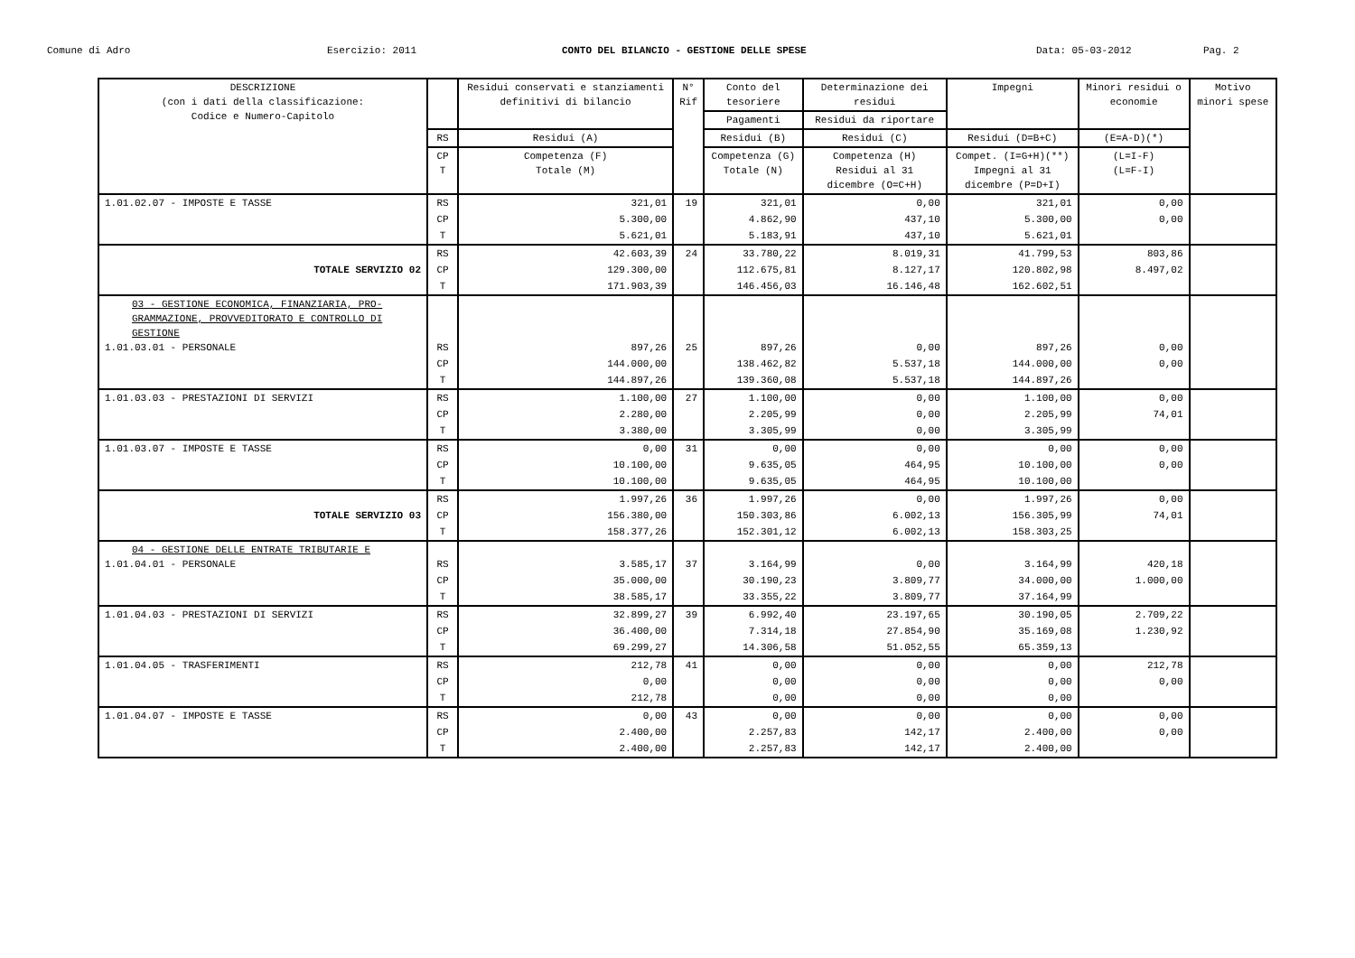Comune di Adro Esercizio: 2011 CONTO DEL BILANCIO - GESTIONE DELLE SPESE Data: 05-03-2012 Pag. 2
| DESCRIZIONE (con i dati della classificazione: Codice e Numero-Capitolo | | Residui conservati e stanziamenti definitivi di bilancio | N° Rif | Conto del tesoriere | Determinazione dei residui | Impegni | Minori residui o economie | Motivo minori spese |
| --- | --- | --- | --- | --- | --- | --- | --- | --- |
| | | | | Pagamenti | Residui da riportare | | | |
| | RS | Residui (A) | | Residui (B) | Residui (C) | Residui (D=B+C) | (E=A-D)(*) | |
| | CP T | Competenza (F) Totale (M) | | Competenza (G) Totale (N) | Competenza (H) Residui al 31 dicembre (O=C+H) | Compet. (I=G+H)(**) Impegni al 31 dicembre (P=D+I) | (L=I-F) (L=F-I) | |
| 1.01.02.07 - IMPOSTE E TASSE | RS | 321,01 | 19 | 321,01 | 0,00 | 321,01 | 0,00 | |
| | CP | 5.300,00 | | 4.862,90 | 437,10 | 5.300,00 | 0,00 | |
| | T | 5.621,01 | | 5.183,91 | 437,10 | 5.621,01 | | |
| | RS | 42.603,39 | 24 | 33.780,22 | 8.019,31 | 41.799,53 | 803,86 | |
| TOTALE SERVIZIO 02 | CP | 129.300,00 | | 112.675,81 | 8.127,17 | 120.802,98 | 8.497,02 | |
| | T | 171.903,39 | | 146.456,03 | 16.146,48 | 162.602,51 | | |
| 03 - GESTIONE ECONOMICA, FINANZIARIA, PRO- GRAMMAZIONE, PROVVEDITORATO E CONTROLLO DI GESTIONE 1.01.03.01 - PERSONALE | RS | 897,26 | 25 | 897,26 | 0,00 | 897,26 | 0,00 | |
| | CP | 144.000,00 | | 138.462,82 | 5.537,18 | 144.000,00 | 0,00 | |
| | T | 144.897,26 | | 139.360,08 | 5.537,18 | 144.897,26 | | |
| 1.01.03.03 - PRESTAZIONI DI SERVIZI | RS | 1.100,00 | 27 | 1.100,00 | 0,00 | 1.100,00 | 0,00 | |
| | CP | 2.280,00 | | 2.205,99 | 0,00 | 2.205,99 | 74,01 | |
| | T | 3.380,00 | | 3.305,99 | 0,00 | 3.305,99 | | |
| 1.01.03.07 - IMPOSTE E TASSE | RS | 0,00 | 31 | 0,00 | 0,00 | 0,00 | 0,00 | |
| | CP | 10.100,00 | | 9.635,05 | 464,95 | 10.100,00 | 0,00 | |
| | T | 10.100,00 | | 9.635,05 | 464,95 | 10.100,00 | | |
| | RS | 1.997,26 | 36 | 1.997,26 | 0,00 | 1.997,26 | 0,00 | |
| TOTALE SERVIZIO 03 | CP | 156.380,00 | | 150.303,86 | 6.002,13 | 156.305,99 | 74,01 | |
| | T | 158.377,26 | | 152.301,12 | 6.002,13 | 158.303,25 | | |
| 04 - GESTIONE DELLE ENTRATE TRIBUTARIE E 1.01.04.01 - PERSONALE | RS | 3.585,17 | 37 | 3.164,99 | 0,00 | 3.164,99 | 420,18 | |
| | CP | 35.000,00 | | 30.190,23 | 3.809,77 | 34.000,00 | 1.000,00 | |
| | T | 38.585,17 | | 33.355,22 | 3.809,77 | 37.164,99 | | |
| 1.01.04.03 - PRESTAZIONI DI SERVIZI | RS | 32.899,27 | 39 | 6.992,40 | 23.197,65 | 30.190,05 | 2.709,22 | |
| | CP | 36.400,00 | | 7.314,18 | 27.854,90 | 35.169,08 | 1.230,92 | |
| | T | 69.299,27 | | 14.306,58 | 51.052,55 | 65.359,13 | | |
| 1.01.04.05 - TRASFERIMENTI | RS | 212,78 | 41 | 0,00 | 0,00 | 0,00 | 212,78 | |
| | CP | 0,00 | | 0,00 | 0,00 | 0,00 | 0,00 | |
| | T | 212,78 | | 0,00 | 0,00 | 0,00 | | |
| 1.01.04.07 - IMPOSTE E TASSE | RS | 0,00 | 43 | 0,00 | 0,00 | 0,00 | 0,00 | |
| | CP | 2.400,00 | | 2.257,83 | 142,17 | 2.400,00 | 0,00 | |
| | T | 2.400,00 | | 2.257,83 | 142,17 | 2.400,00 | | |